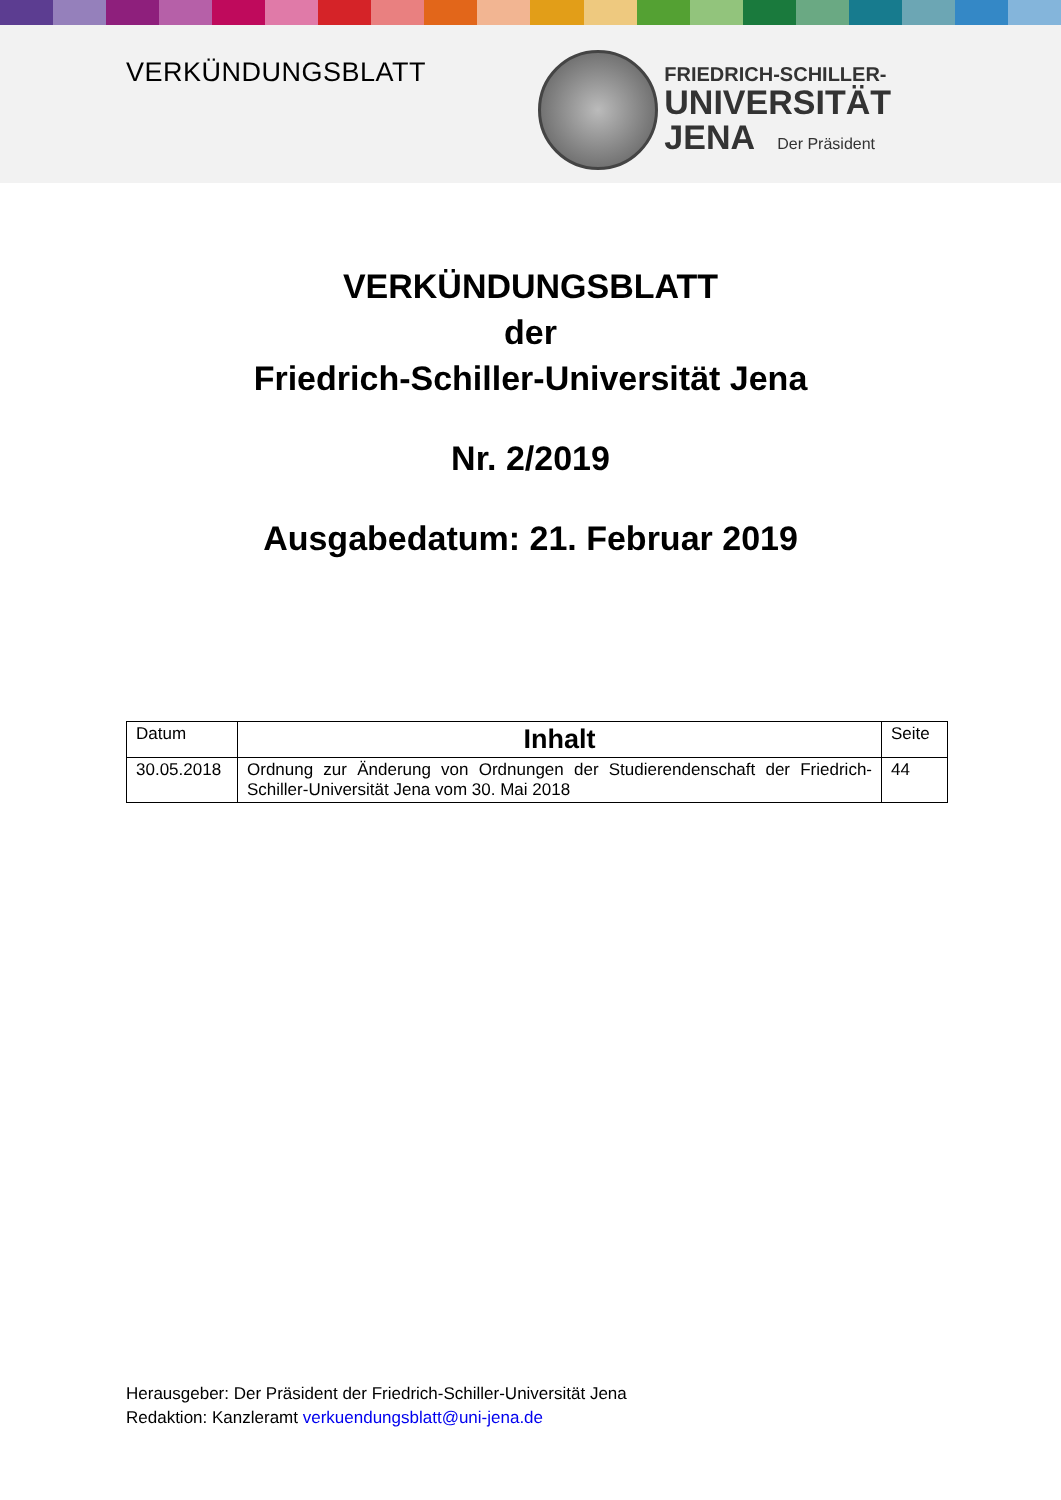VERKÜNDUNGSBLATT
FRIEDRICH-SCHILLER-
UNIVERSITÄT
JENA Der Präsident
VERKÜNDUNGSBLATT
der
Friedrich-Schiller-Universität Jena
Nr. 2/2019
Ausgabedatum: 21. Februar 2019
| Datum | Inhalt | Seite |
| --- | --- | --- |
| 30.05.2018 | Ordnung zur Änderung von Ordnungen der Studierendenschaft der Friedrich-Schiller-Universität Jena vom 30. Mai 2018 | 44 |
Herausgeber: Der Präsident der Friedrich-Schiller-Universität Jena
Redaktion: Kanzleramt verkuendungsblatt@uni-jena.de